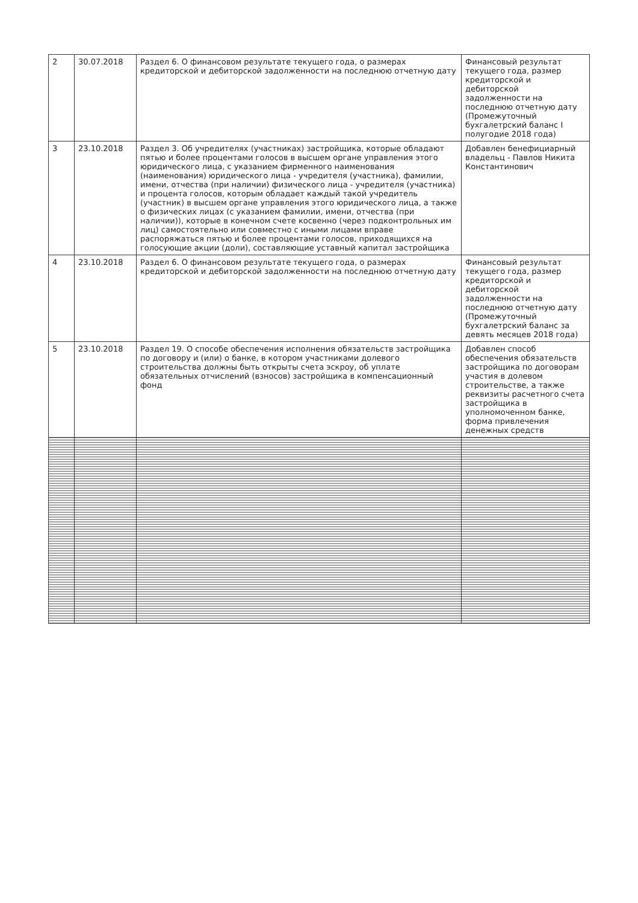| 2 | 30.07.2018 | Раздел 6. О финансовом результате текущего года, о размерах кредиторской и дебиторской задолженности на последнюю отчетную дату | Финансовый результат текущего года, размер кредиторской и дебиторской задолженности на последнюю отчетную дату (Промежуточный бухгалетрский баланс I полугодие 2018 года) |
| 3 | 23.10.2018 | Раздел 3. Об учредителях (участниках) застройщика, которые обладают пятью и более процентами голосов в высшем органе управления этого юридического лица, с указанием фирменного наименования (наименования) юридического лица - учредителя (участника), фамилии, имени, отчества (при наличии) физического лица - учредителя (участника) и процента голосов, которым обладает каждый такой учредитель (участник) в высшем органе управления этого юридического лица, а также о физических лицах (с указанием фамилии, имени, отчества (при наличии)), которые в конечном счете косвенно (через подконтрольных им лиц) самостоятельно или совместно с иными лицами вправе распоряжаться пятью и более процентами голосов, приходящихся на голосующие акции (доли), составляющие уставный капитал застройщика | Добавлен бенефициарный владельц - Павлов Никита Константинович |
| 4 | 23.10.2018 | Раздел 6. О финансовом результате текущего года, о размерах кредиторской и дебиторской задолженности на последнюю отчетную дату | Финансовый результат текущего года, размер кредиторской и дебиторской задолженности на последнюю отчетную дату (Промежуточный бухгалетрский баланс за девять месяцев 2018 года) |
| 5 | 23.10.2018 | Раздел 19. О способе обеспечения исполнения обязательств застройщика по договору и (или) о банке, в котором участниками долевого строительства должны быть открыты счета эскроу, об уплате обязательных отчислений (взносов) застройщика в компенсационный фонд | Добавлен способ обеспечения обязательств застройщика по договорам участия в долевом строительстве, а также реквизиты расчетного счета застройщика в уполномоченном банке, форма привлечения денежных средств |